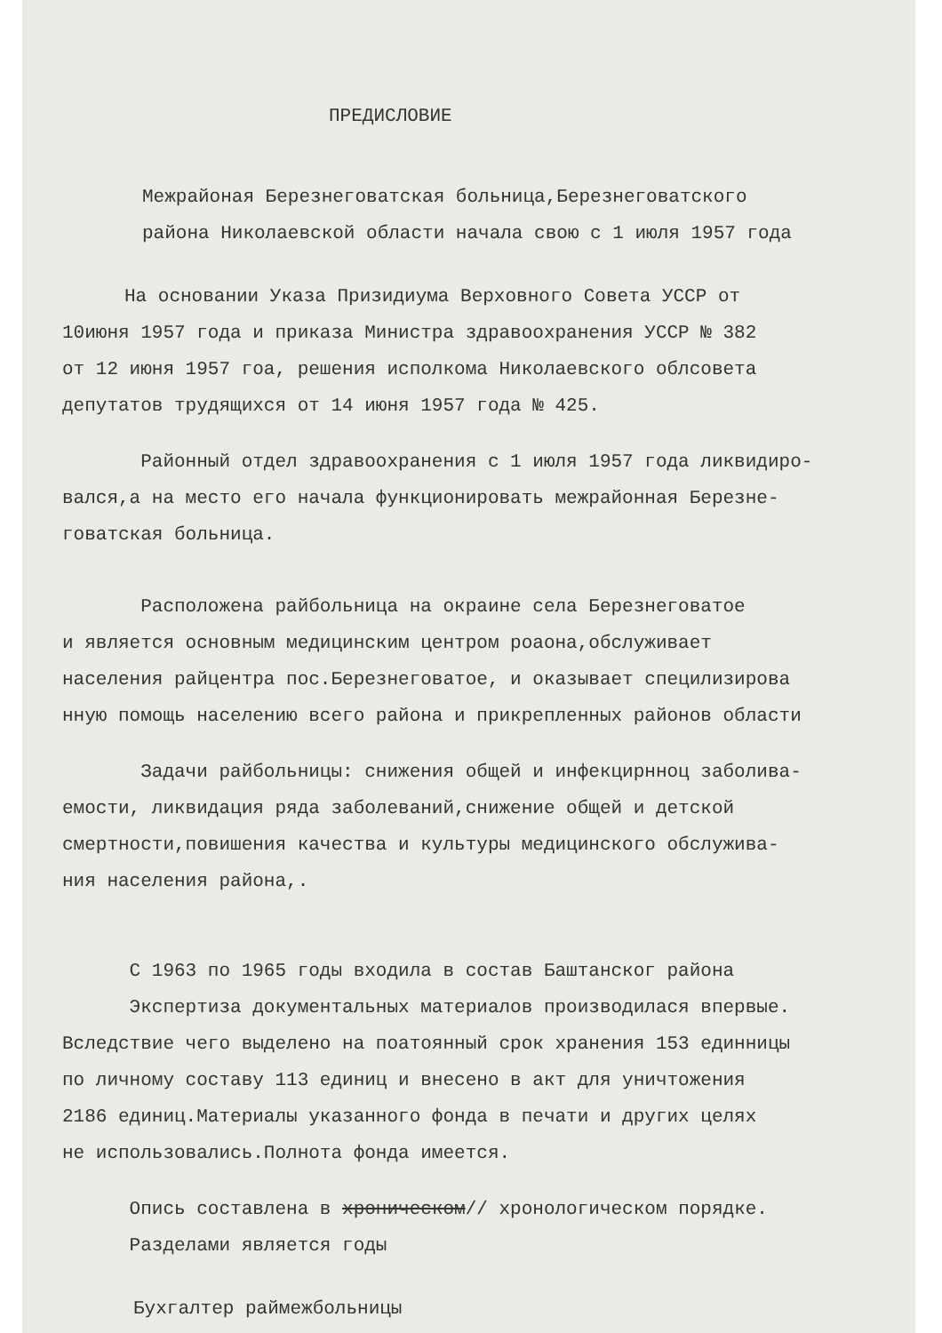ПРЕДИСЛОВИЕ
Межрайоная Березнеговатская больница,Березнеговатского
района Николаевской области начала свою с 1 июля 1957 года
На основании Указа Призидиума Верховного Совета УССР от
10июня 1957 года и приказа Министра здравоохранения УССР № 382
от 12 июня 1957 гоа, решения исполкома Николаевского облсовета
депутатов трудящихся от 14 июня 1957 года № 425.
Районный отдел здравоохранения с 1 июля 1957 года ликвидиро-
вался,а на место его начала функционировать межрайонная Березне-
говатская больница.
Расположена райбольница на окраине села Березнеговатое
и является основным медицинским центром роаона,обслуживает
населения райцентра пос.Березнеговатое, и оказывает специлизирова
нную помощь населению всего района и прикрепленных районов области
Задачи райбольницы: снижения общей и инфекцирнноц заболива-
емости, ликвидация ряда заболеваний,снижение общей и детской
смертности,повишения качества и культуры медицинского обслужива-
ния населения района,.
С 1963 по 1965 годы входила в состав Баштанског района
Экспертиза документальных материалов производилася впервые.
Вследствие чего выделено на поатоянный срок хранения 153 единницы
по личному составу 113 единиц и внесено в акт для уничтожения
2186 единиц.Материалы указанного фонда в печати и других целях
не использовались.Полнота фонда имеется.
Опись составлена в хроническом// хронологическом порядке.
Разделами является годы
Бухгалтер раймежбольницы